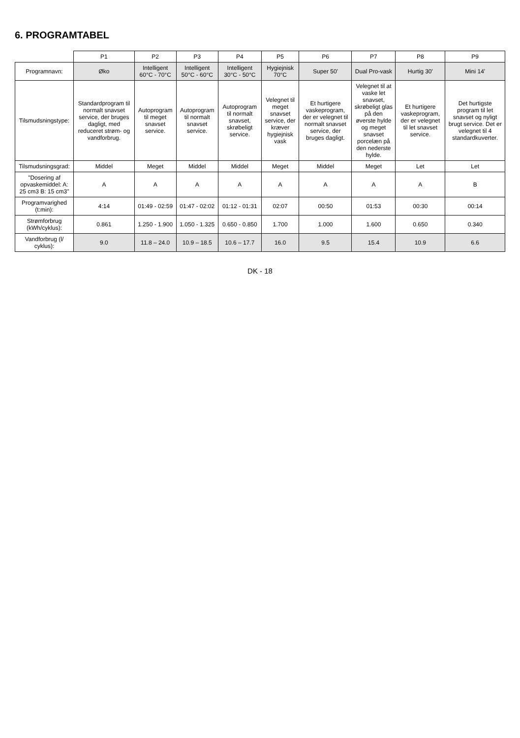6. PROGRAMTABEL
| | P1 | P2 | P3 | P4 | P5 | P6 | P7 | P8 | P9 |
| --- | --- | --- | --- | --- | --- | --- | --- | --- | --- |
| Programnavn: | Øko | Intelligent 60°C - 70°C | Intelligent 50°C - 60°C | Intelligent 30°C - 50°C | Hygiejnisk 70°C | Super 50' | Dual Pro-vask | Hurtig 30' | Mini 14' |
| Tilsmudsningstype: | Standardprogram til normalt snavset service, der bruges dagligt, med reduceret strøm- og vandforbrug. | Autoprogram til meget snavset service. | Autoprogram til normalt snavset service. | Autoprogram til normalt snavset, skrøbeligt service. | Velegnet til meget snavset service, der kræver hygiejnisk vask | Et hurtigere vaskeprogram, der er velegnet til normalt snavset service, der bruges dagligt. | Velegnet til at vaske let snavset, skrøbeligt glas på den øverste hylde og meget snavset porcelæn på den nederste hylde. | Et hurtigere vaskeprogram, der er velegnet til let snavset service. | Det hurtigste program til let snavset og nyligt brugt service. Det er velegnet til 4 standardkuverter. |
| Tilsmudsningsgrad: | Middel | Meget | Middel | Middel | Meget | Middel | Meget | Let | Let |
| "Dosering af opvaskemiddel: A: 25 cm3 B: 15 cm3" | A | A | A | A | A | A | A | A | B |
| Programvarighed (t:min): | 4:14 | 01:49 - 02:59 | 01:47 - 02:02 | 01:12 - 01:31 | 02:07 | 00:50 | 01:53 | 00:30 | 00:14 |
| Strømforbrug (kWh/cyklus): | 0.861 | 1.250 - 1.900 | 1.050 - 1.325 | 0.650 - 0.850 | 1.700 | 1.000 | 1.600 | 0.650 | 0.340 |
| Vandforbrug (l/ cyklus): | 9.0 | 11.8 – 24.0 | 10.9 – 18.5 | 10.6 – 17.7 | 16.0 | 9.5 | 15.4 | 10.9 | 6.6 |
DK - 18